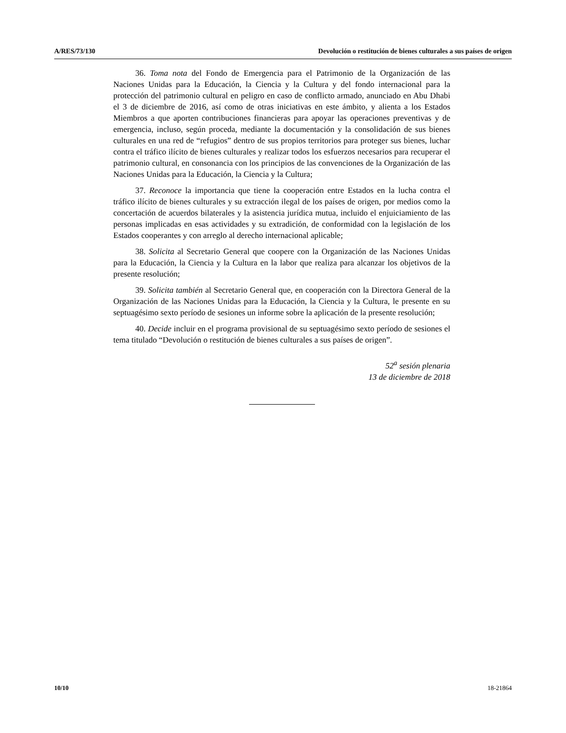A/RES/73/130 Devolución o restitución de bienes culturales a sus países de origen
36. Toma nota del Fondo de Emergencia para el Patrimonio de la Organización de las Naciones Unidas para la Educación, la Ciencia y la Cultura y del fondo internacional para la protección del patrimonio cultural en peligro en caso de conflicto armado, anunciado en Abu Dhabi el 3 de diciembre de 2016, así como de otras iniciativas en este ámbito, y alienta a los Estados Miembros a que aporten contribuciones financieras para apoyar las operaciones preventivas y de emergencia, incluso, según proceda, mediante la documentación y la consolidación de sus bienes culturales en una red de “refugios” dentro de sus propios territorios para proteger sus bienes, luchar contra el tráfico ilícito de bienes culturales y realizar todos los esfuerzos necesarios para recuperar el patrimonio cultural, en consonancia con los principios de las convenciones de la Organización de las Naciones Unidas para la Educación, la Ciencia y la Cultura;
37. Reconoce la importancia que tiene la cooperación entre Estados en la lucha contra el tráfico ilícito de bienes culturales y su extracción ilegal de los países de origen, por medios como la concertación de acuerdos bilaterales y la asistencia jurídica mutua, incluido el enjuiciamiento de las personas implicadas en esas actividades y su extradición, de conformidad con la legislación de los Estados cooperantes y con arreglo al derecho internacional aplicable;
38. Solicita al Secretario General que coopere con la Organización de las Naciones Unidas para la Educación, la Ciencia y la Cultura en la labor que realiza para alcanzar los objetivos de la presente resolución;
39. Solicita también al Secretario General que, en cooperación con la Directora General de la Organización de las Naciones Unidas para la Educación, la Ciencia y la Cultura, le presente en su septuagésimo sexto período de sesiones un informe sobre la aplicación de la presente resolución;
40. Decide incluir en el programa provisional de su septuagésimo sexto período de sesiones el tema titulado “Devolución o restitución de bienes culturales a sus países de origen”.
52<sup>a</sup> sesión plenaria
13 de diciembre de 2018
10/10 18-21864